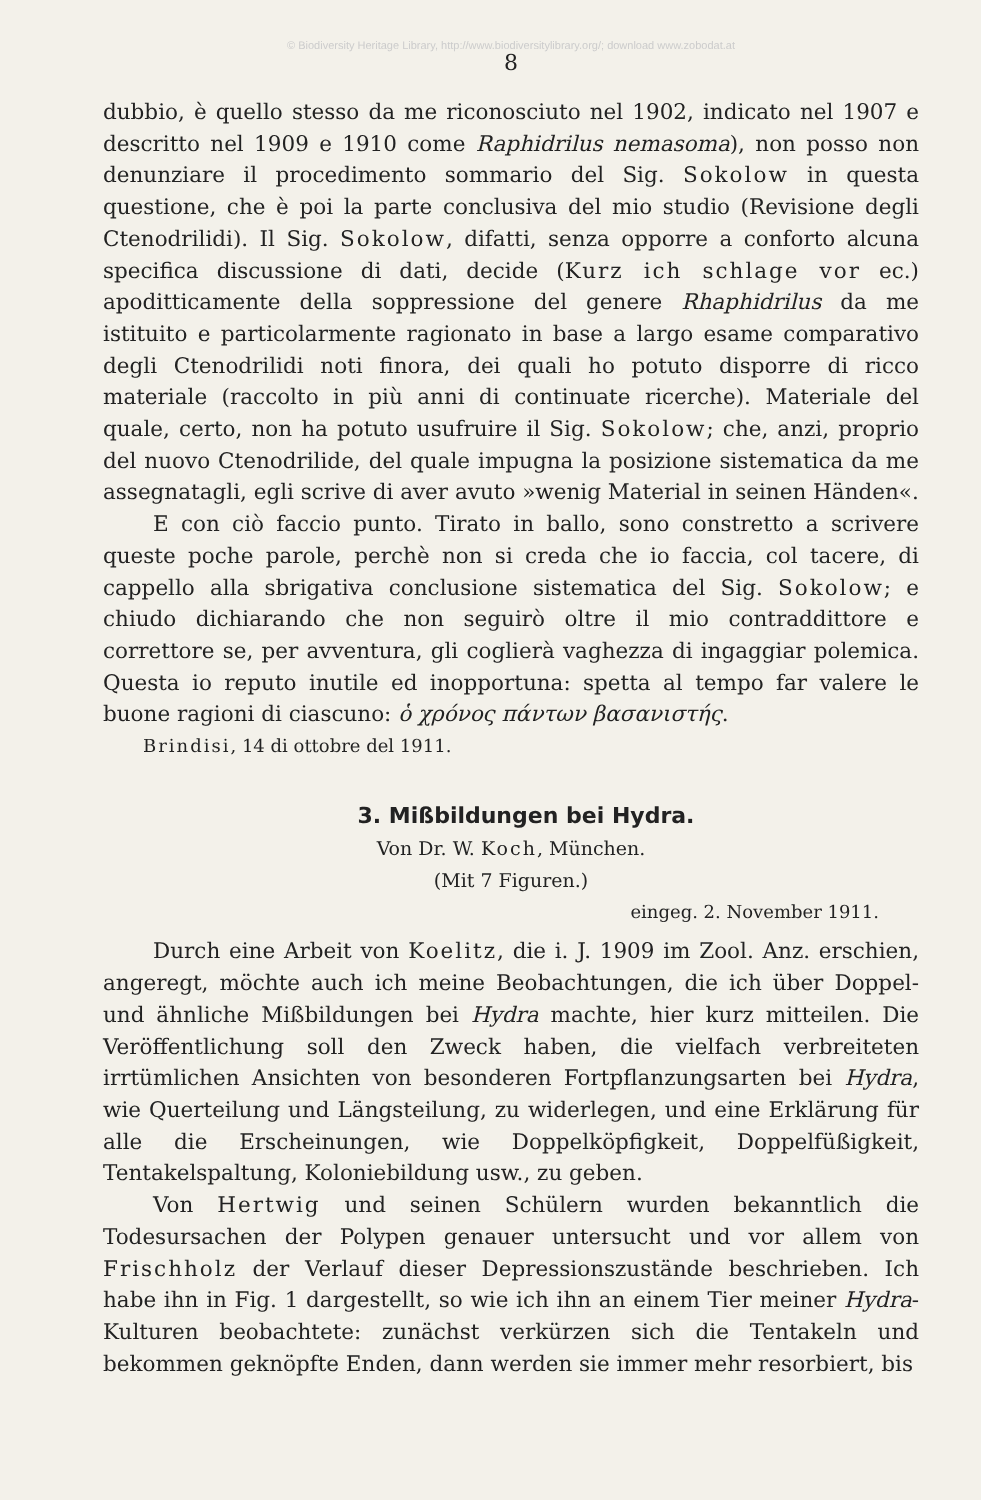© Biodiversity Heritage Library, http://www.biodiversitylibrary.org/; download www.zobodat.at
8
dubbio, è quello stesso da me riconosciuto nel 1902, indicato nel 1907 e descritto nel 1909 e 1910 come Raphidrilus nemasoma), non posso non denunziare il procedimento sommario del Sig. Sokolow in questa questione, che è poi la parte conclusiva del mio studio (Revisione degli Ctenodrilidi). Il Sig. Sokolow, difatti, senza opporre a conforto alcuna specifica discussione di dati, decide (Kurz ich schlage vor ec.) apoditticamente della soppressione del genere Rhaphidrilus da me istituito e particolarmente ragionato in base a largo esame comparativo degli Ctenodrilidi noti finora, dei quali ho potuto disporre di ricco materiale (raccolto in più anni di continuate ricerche). Materiale del quale, certo, non ha potuto usufruire il Sig. Sokolow; che, anzi, proprio del nuovo Ctenodrilide, del quale impugna la posizione sistematica da me assegnatagli, egli scrive di aver avuto »wenig Material in seinen Händen«.
E con ciò faccio punto. Tirato in ballo, sono constretto a scrivere queste poche parole, perchè non si creda che io faccia, col tacere, di cappello alla sbrigativa conclusione sistematica del Sig. Sokolow; e chiudo dichiarando che non seguirò oltre il mio contraddittore e correttore se, per avventura, gli coglierà vaghezza di ingaggiar polemica. Questa io reputo inutile ed inopportuna: spetta al tempo far valere le buone ragioni di ciascuno: ὁ χρόνος πάντων βασανιστής.
Brindisi, 14 di ottobre del 1911.
3. Mißbildungen bei Hydra.
Von Dr. W. Koch, München.
(Mit 7 Figuren.)
eingeg. 2. November 1911.
Durch eine Arbeit von Koelitz, die i. J. 1909 im Zool. Anz. erschien, angeregt, möchte auch ich meine Beobachtungen, die ich über Doppel- und ähnliche Mißbildungen bei Hydra machte, hier kurz mitteilen. Die Veröffentlichung soll den Zweck haben, die vielfach verbreiteten irrtümlichen Ansichten von besonderen Fortpflanzungsarten bei Hydra, wie Querteilung und Längsteilung, zu widerlegen, und eine Erklärung für alle die Erscheinungen, wie Doppelköpfigkeit, Doppelfüßigkeit, Tentakelspaltung, Koloniebildung usw., zu geben.
Von Hertwig und seinen Schülern wurden bekanntlich die Todesursachen der Polypen genauer untersucht und vor allem von Frischholz der Verlauf dieser Depressionszustände beschrieben. Ich habe ihn in Fig. 1 dargestellt, so wie ich ihn an einem Tier meiner Hydra-Kulturen beobachtete: zunächst verkürzen sich die Tentakeln und bekommen geknöpfte Enden, dann werden sie immer mehr resorbiert, bis